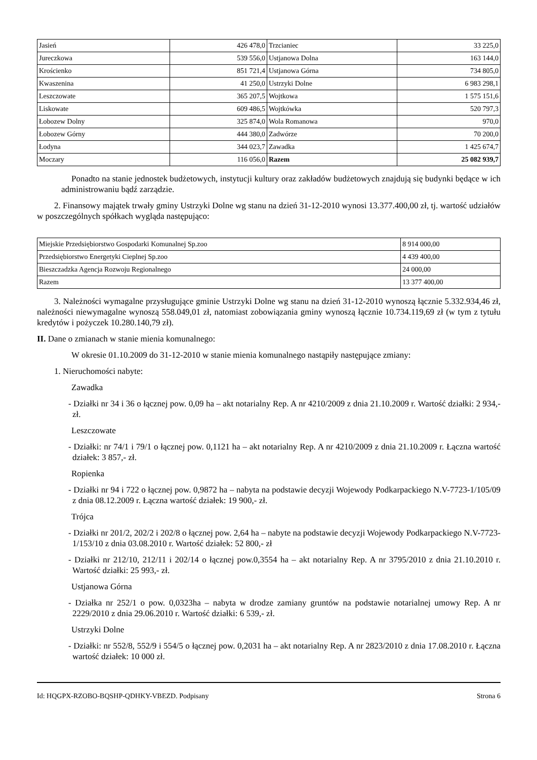| Jasień | 426 478,0 | Trzcianiec | 33 225,0 |
| Jureczkowa | 539 556,0 | Ustjanowa Dolna | 163 144,0 |
| Krościenko | 851 721,4 | Ustjanowa Górna | 734 805,0 |
| Kwaszenina | 41 250,0 | Ustrzyki Dolne | 6 983 298,1 |
| Leszczowate | 365 207,5 | Wojtkowa | 1 575 151,6 |
| Liskowate | 609 486,5 | Wojtkówka | 520 797,3 |
| Łobozew Dolny | 325 874,0 | Wola Romanowa | 970,0 |
| Łobozew Górny | 444 380,0 | Zadwórze | 70 200,0 |
| Łodyna | 344 023,7 | Zawadka | 1 425 674,7 |
| Moczary | 116 056,0 | Razem | 25 082 939,7 |
Ponadto na stanie jednostek budżetowych, instytucji kultury oraz zakładów budżetowych znajdują się budynki będące w ich administrowaniu bądź zarządzie.
2. Finansowy majątek trwały gminy Ustrzyki Dolne wg stanu na dzień 31-12-2010 wynosi 13.377.400,00 zł, tj. wartość udziałów w poszczególnych spółkach wygląda następująco:
| Miejskie Przedsiębiorstwo Gospodarki Komunalnej Sp.zoo | 8 914 000,00 |
| Przedsiębiorstwo Energetyki Cieplnej Sp.zoo | 4 439 400,00 |
| Bieszczadzka Agencja Rozwoju Regionalnego | 24 000,00 |
| Razem | 13 377 400,00 |
3. Należności wymagalne przysługujące gminie Ustrzyki Dolne wg stanu na dzień 31-12-2010 wynoszą łącznie 5.332.934,46 zł, należności niewymagalne wynoszą 558.049,01 zł, natomiast zobowiązania gminy wynoszą łącznie 10.734.119,69 zł (w tym z tytułu kredytów i pożyczek 10.280.140,79 zł).
II. Dane o zmianach w stanie mienia komunalnego:
W okresie 01.10.2009 do 31-12-2010 w stanie mienia komunalnego nastąpiły następujące zmiany:
1. Nieruchomości nabyte:
Zawadka
- Działki nr 34 i 36 o łącznej pow. 0,09 ha – akt notarialny Rep. A nr 4210/2009 z dnia 21.10.2009 r. Wartość działki: 2 934,- zł.
Leszczowate
- Działki: nr 74/1 i 79/1 o łącznej pow. 0,1121 ha – akt notarialny Rep. A nr 4210/2009 z dnia 21.10.2009 r. Łączna wartość działek: 3 857,- zł.
Ropienka
- Działki nr 94 i 722 o łącznej pow. 0,9872 ha – nabyta na podstawie decyzji Wojewody Podkarpackiego N.V-7723-1/105/09 z dnia 08.12.2009 r. Łączna wartość działek: 19 900,- zł.
Trójca
- Działki nr 201/2, 202/2 i 202/8 o łącznej pow. 2,64 ha – nabyte na podstawie decyzji Wojewody Podkarpackiego N.V-7723-1/153/10 z dnia 03.08.2010 r. Wartość działek: 52 800,- zł
- Działki nr 212/10, 212/11 i 202/14 o łącznej pow.0,3554 ha – akt notarialny Rep. A nr 3795/2010 z dnia 21.10.2010 r. Wartość działki: 25 993,- zł.
Ustjanowa Górna
- Działka nr 252/1 o pow. 0,0323ha – nabyta w drodze zamiany gruntów na podstawie notarialnej umowy Rep. A nr 2229/2010 z dnia 29.06.2010 r. Wartość działki: 6 539,- zł.
Ustrzyki Dolne
- Działki: nr 552/8, 552/9 i 554/5 o łącznej pow. 0,2031 ha – akt notarialny Rep. A nr 2823/2010 z dnia 17.08.2010 r. Łączna wartość działek: 10 000 zł.
Id: HQGPX-RZOBO-BQSHP-QDHKY-VBEZD. Podpisany Strona 6